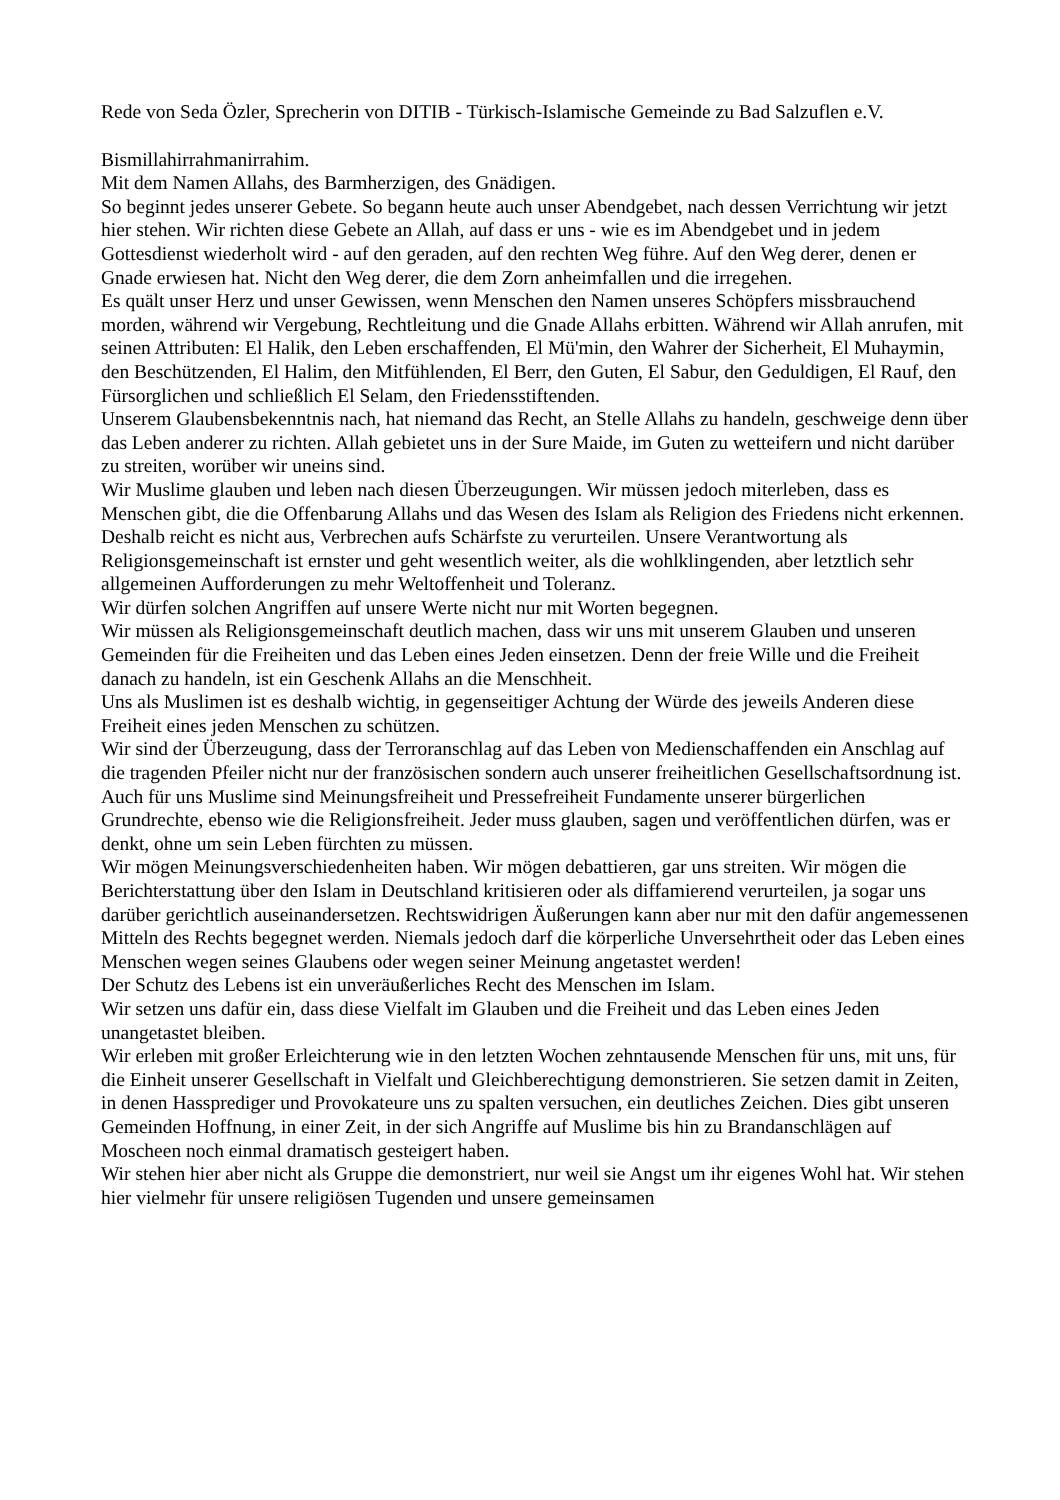Rede von Seda Özler, Sprecherin von DITIB - Türkisch-Islamische Gemeinde zu Bad Salzuflen e.V.
Bismillahirrahmanirrahim.
Mit dem Namen Allahs, des Barmherzigen, des Gnädigen.
So beginnt jedes unserer Gebete. So begann heute auch unser Abendgebet, nach dessen Verrichtung wir jetzt hier stehen. Wir richten diese Gebete an Allah, auf dass er uns - wie es im Abendgebet und in jedem Gottesdienst wiederholt wird - auf den geraden, auf den rechten Weg führe. Auf den Weg derer, denen er Gnade erwiesen hat. Nicht den Weg derer, die dem Zorn anheimfallen und die irregehen.
Es quält unser Herz und unser Gewissen, wenn Menschen den Namen unseres Schöpfers missbrauchend morden, während wir Vergebung, Rechtleitung und die Gnade Allahs erbitten. Während wir Allah anrufen, mit seinen Attributen: El Halik, den Leben erschaffenden, El Mü'min, den Wahrer der Sicherheit, El Muhaymin, den Beschützenden, El Halim, den Mitfühlenden, El Berr, den Guten, El Sabur, den Geduldigen, El Rauf, den Fürsorglichen und schließlich El Selam, den Friedensstiftenden.
Unserem Glaubensbekenntnis nach, hat niemand das Recht, an Stelle Allahs zu handeln, geschweige denn über das Leben anderer zu richten. Allah gebietet uns in der Sure Maide, im Guten zu wetteifern und nicht darüber zu streiten, worüber wir uneins sind.
Wir Muslime glauben und leben nach diesen Überzeugungen. Wir müssen jedoch miterleben, dass es Menschen gibt, die die Offenbarung Allahs und das Wesen des Islam als Religion des Friedens nicht erkennen. Deshalb reicht es nicht aus, Verbrechen aufs Schärfste zu verurteilen. Unsere Verantwortung als Religionsgemeinschaft ist ernster und geht wesentlich weiter, als die wohlklingenden, aber letztlich sehr allgemeinen Aufforderungen zu mehr Weltoffenheit und Toleranz.
Wir dürfen solchen Angriffen auf unsere Werte nicht nur mit Worten begegnen.
Wir müssen als Religionsgemeinschaft deutlich machen, dass wir uns mit unserem Glauben und unseren Gemeinden für die Freiheiten und das Leben eines Jeden einsetzen. Denn der freie Wille und die Freiheit danach zu handeln, ist ein Geschenk Allahs an die Menschheit.
Uns als Muslimen ist es deshalb wichtig, in gegenseitiger Achtung der Würde des jeweils Anderen diese Freiheit eines jeden Menschen zu schützen.
Wir sind der Überzeugung, dass der Terroranschlag auf das Leben von Medienschaffenden ein Anschlag auf die tragenden Pfeiler nicht nur der französischen sondern auch unserer freiheitlichen Gesellschaftsordnung ist.
Auch für uns Muslime sind Meinungsfreiheit und Pressefreiheit Fundamente unserer bürgerlichen Grundrechte, ebenso wie die Religionsfreiheit. Jeder muss glauben, sagen und veröffentlichen dürfen, was er denkt, ohne um sein Leben fürchten zu müssen.
Wir mögen Meinungsverschiedenheiten haben. Wir mögen debattieren, gar uns streiten. Wir mögen die Berichterstattung über den Islam in Deutschland kritisieren oder als diffamierend verurteilen, ja sogar uns darüber gerichtlich auseinandersetzen. Rechtswidrigen Äußerungen kann aber nur mit den dafür angemessenen Mitteln des Rechts begegnet werden. Niemals jedoch darf die körperliche Unversehrtheit oder das Leben eines Menschen wegen seines Glaubens oder wegen seiner Meinung angetastet werden!
Der Schutz des Lebens ist ein unveräußerliches Recht des Menschen im Islam.
Wir setzen uns dafür ein, dass diese Vielfalt im Glauben und die Freiheit und das Leben eines Jeden unangetastet bleiben.
Wir erleben mit großer Erleichterung wie in den letzten Wochen zehntausende Menschen für uns, mit uns, für die Einheit unserer Gesellschaft in Vielfalt und Gleichberechtigung demonstrieren. Sie setzen damit in Zeiten, in denen Hassprediger und Provokateure uns zu spalten versuchen, ein deutliches Zeichen. Dies gibt unseren Gemeinden Hoffnung, in einer Zeit, in der sich Angriffe auf Muslime bis hin zu Brandanschlägen auf Moscheen noch einmal dramatisch gesteigert haben.
Wir stehen hier aber nicht als Gruppe die demonstriert, nur weil sie Angst um ihr eigenes Wohl hat. Wir stehen hier vielmehr für unsere religiösen Tugenden und unsere gemeinsamen